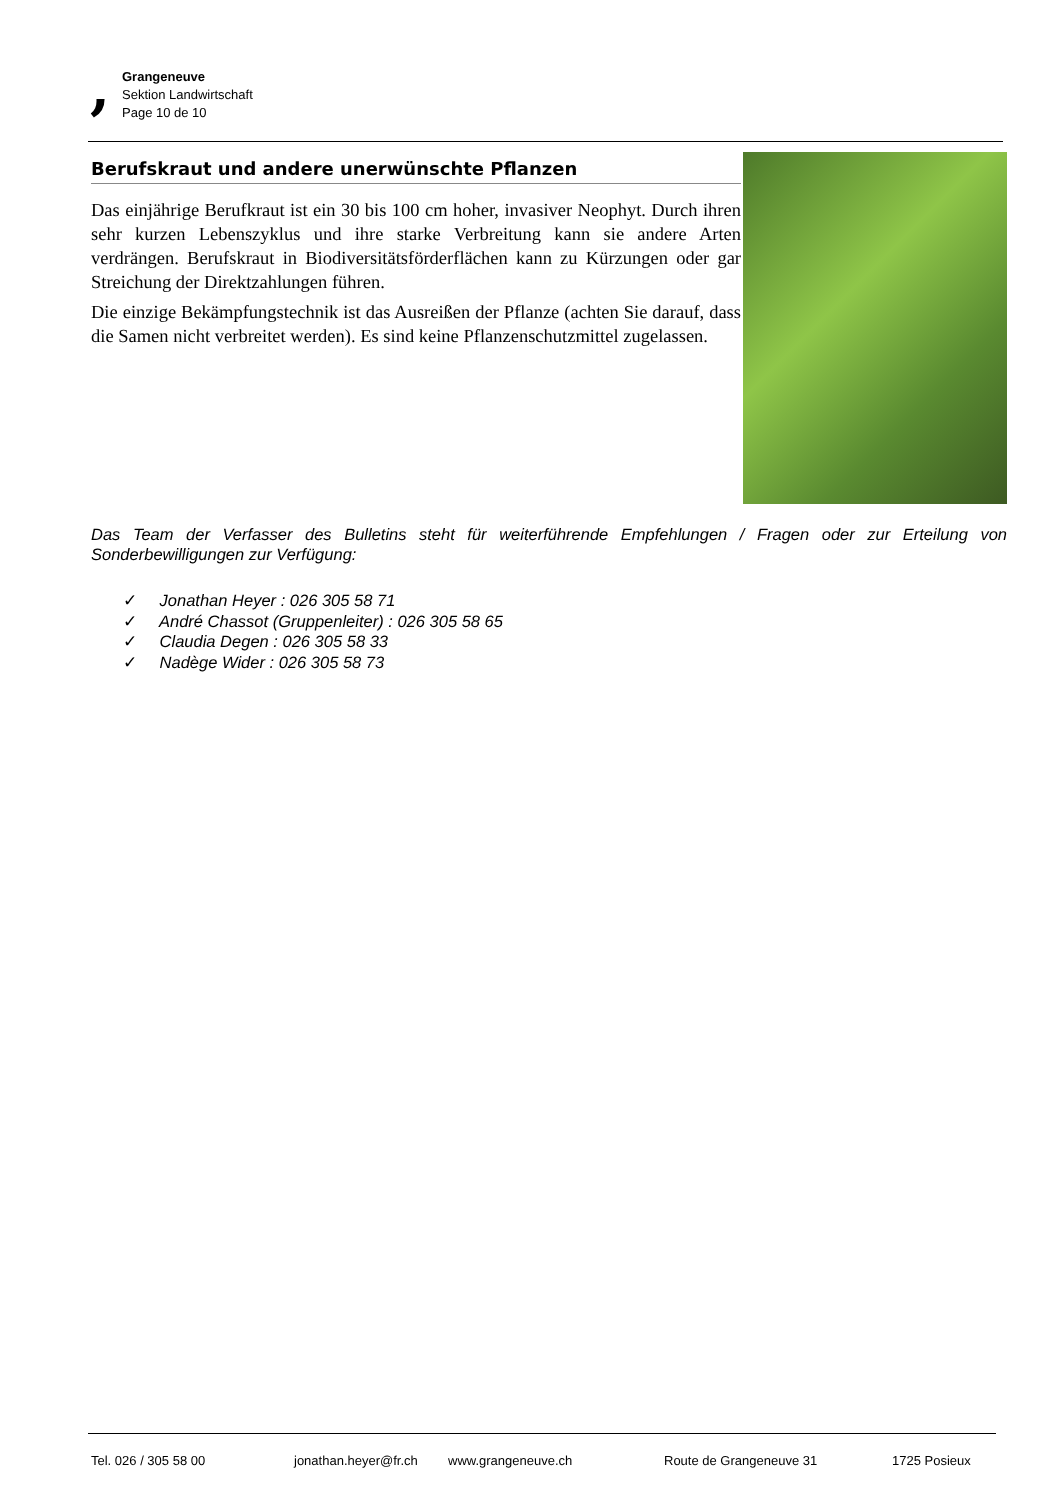,
Grangeneuve
Sektion Landwirtschaft
Page 10 de 10
Berufskraut und andere unerwünschte Pflanzen
Das einjährige Berufkraut ist ein 30 bis 100 cm hoher, invasiver Neophyt. Durch ihren sehr kurzen Lebenszyklus und ihre starke Verbreitung kann sie andere Arten verdrängen. Berufskraut in Biodiversitätsförderflächen kann zu Kürzungen oder gar Streichung der Direktzahlungen führen.
Die einzige Bekämpfungstechnik ist das Ausreißen der Pflanze (achten Sie darauf, dass die Samen nicht verbreitet werden). Es sind keine Pflanzenschutzmittel zugelassen.
Das Team der Verfasser des Bulletins steht für weiterführende Empfehlungen / Fragen oder zur Erteilung von Sonderbewilligungen zur Verfügung:
✓ Jonathan Heyer : 026 305 58 71
✓ André Chassot (Gruppenleiter) : 026 305 58 65
✓ Claudia Degen : 026 305 58 33
✓ Nadège Wider : 026 305 58 73
Tel. 026 / 305 58 00 jonathan.heyer@fr.ch www.grangeneuve.ch Route de Grangeneuve 31 1725 Posieux